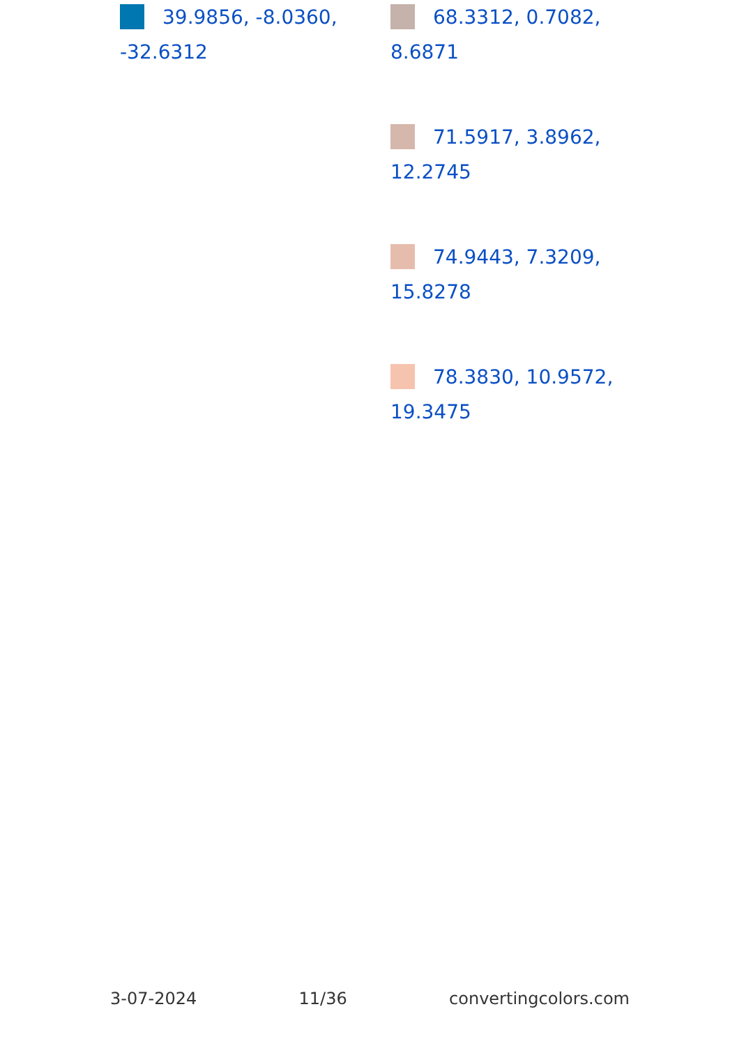39.9856, -8.0360, -32.6312 68.3312, 0.7082, 8.6871
71.5917, 3.8962, 12.2745
74.9443, 7.3209, 15.8278
78.3830, 10.9572, 19.3475
3-07-2024 11/36 convertingcolors.com